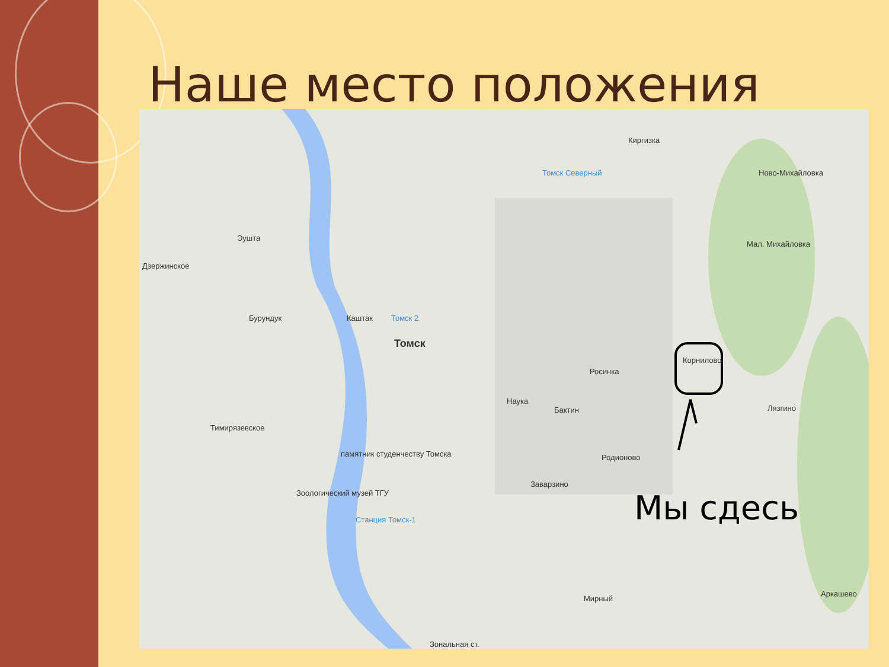Наше место положения
Киргизка
Ново-Михайловка Томск Северный
Эушта
Дзержинское
Бурундук Каштак Томск 2
Томск
Мал. Михайловка
Корнилово
Росинка
Наука
Бактин Лязгино
Тимирязевское
памятник студенчеству Томска Родионово
Заварзино
Зоологический музей ТГУ
Станция Томск-1
Мирный
Аркашево
Зональная ст.
Мы сдесь